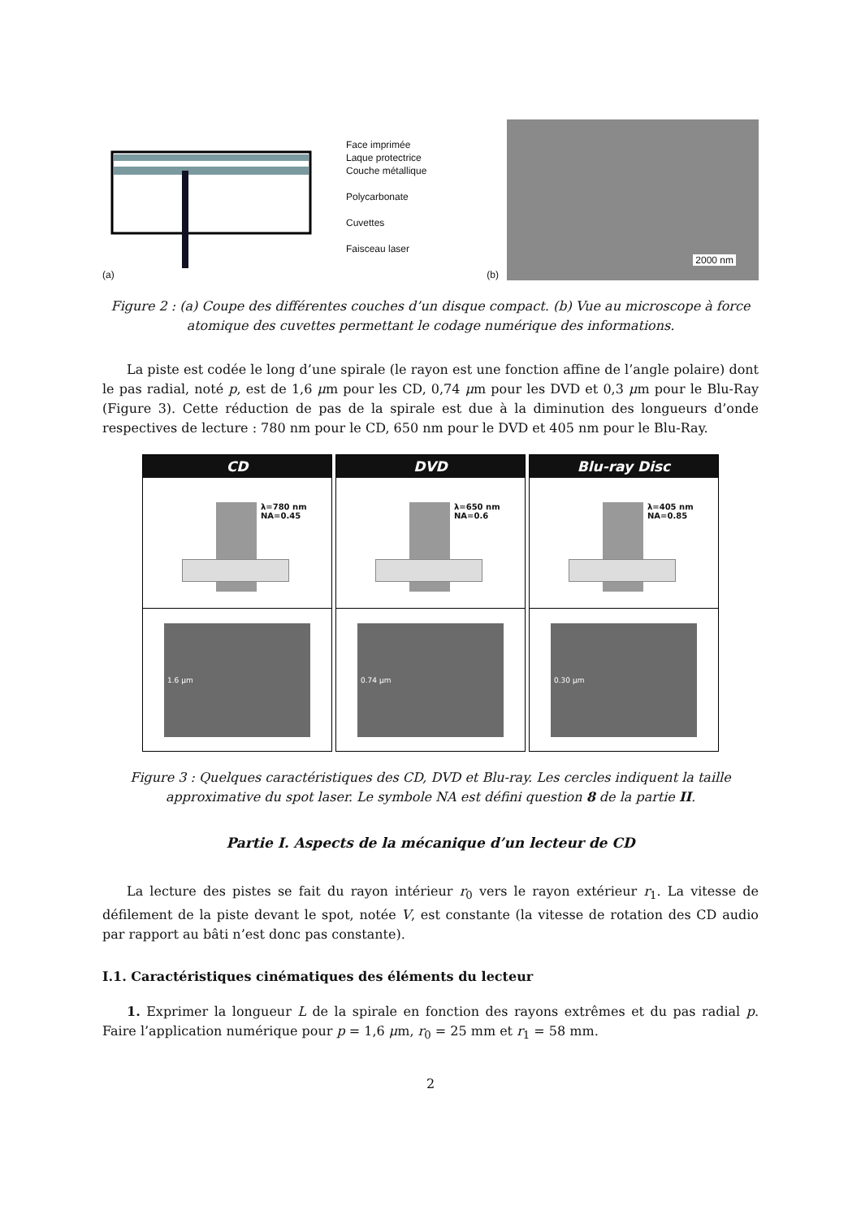Face imprimée
Laque protectrice
Couche métallique
Polycarbonate
Cuvettes
Faisceau laser
(a)
(b)
2000 nm
Figure 2 : (a) Coupe des différentes couches d’un disque compact. (b) Vue au microscope à force atomique des cuvettes permettant le codage numérique des informations.
La piste est codée le long d’une spirale (le rayon est une fonction affine de l’angle polaire) dont le pas radial, noté p, est de 1,6 μm pour les CD, 0,74 μm pour les DVD et 0,3 μm pour le Blu-Ray (Figure 3). Cette réduction de pas de la spirale est due à la diminution des longueurs d’onde respectives de lecture : 780 nm pour le CD, 650 nm pour le DVD et 405 nm pour le Blu-Ray.
CD
λ=780 nm
NA=0.45
1.6 μm
DVD
λ=650 nm
NA=0.6
0.74 μm
Blu-ray Disc
λ=405 nm
NA=0.85
0.30 μm
Figure 3 : Quelques caractéristiques des CD, DVD et Blu-ray. Les cercles indiquent la taille approximative du spot laser. Le symbole NA est défini question 8 de la partie II.
Partie I. Aspects de la mécanique d’un lecteur de CD
La lecture des pistes se fait du rayon intérieur r<sub>0</sub> vers le rayon extérieur r<sub>1</sub>. La vitesse de défilement de la piste devant le spot, notée V, est constante (la vitesse de rotation des CD audio par rapport au bâti n’est donc pas constante).
I.1. Caractéristiques cinématiques des éléments du lecteur
1. Exprimer la longueur L de la spirale en fonction des rayons extrêmes et du pas radial p. Faire l’application numérique pour p = 1,6 μm, r<sub>0</sub> = 25 mm et r<sub>1</sub> = 58 mm.
2